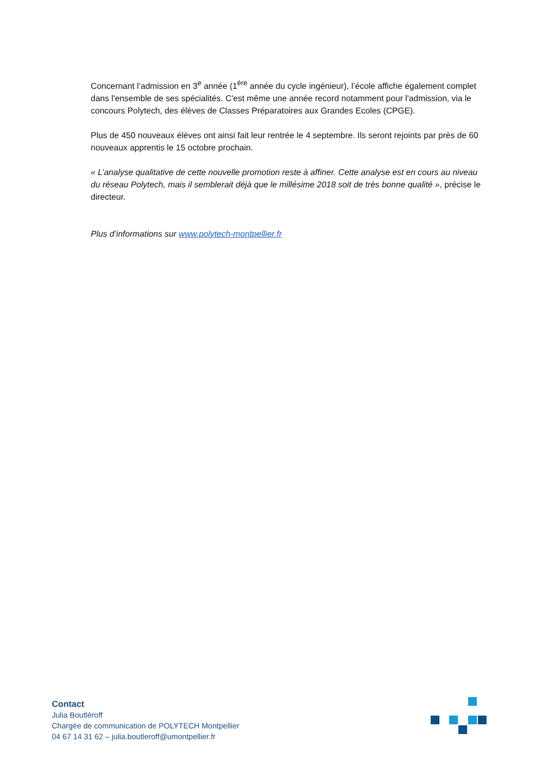Concernant l’admission en 3<sup>e</sup> année (1<sup>ère</sup> année du cycle ingénieur), l’école affiche également complet dans l'ensemble de ses spécialités. C'est même une année record notamment pour l'admission, via le concours Polytech, des élèves de Classes Préparatoires aux Grandes Ecoles (CPGE).
Plus de 450 nouveaux élèves ont ainsi fait leur rentrée le 4 septembre. Ils seront rejoints par près de 60 nouveaux apprentis le 15 octobre prochain.
« L’analyse qualitative de cette nouvelle promotion reste à affiner. Cette analyse est en cours au niveau du réseau Polytech, mais il semblerait déjà que le millésime 2018 soit de très bonne qualité », précise le directeur.
Plus d’informations sur www.polytech-montpellier.fr
Contact
Julia Boutléroff
Chargée de communication de POLYTECH Montpellier
04 67 14 31 62 – julia.boutleroff@umontpellier.fr